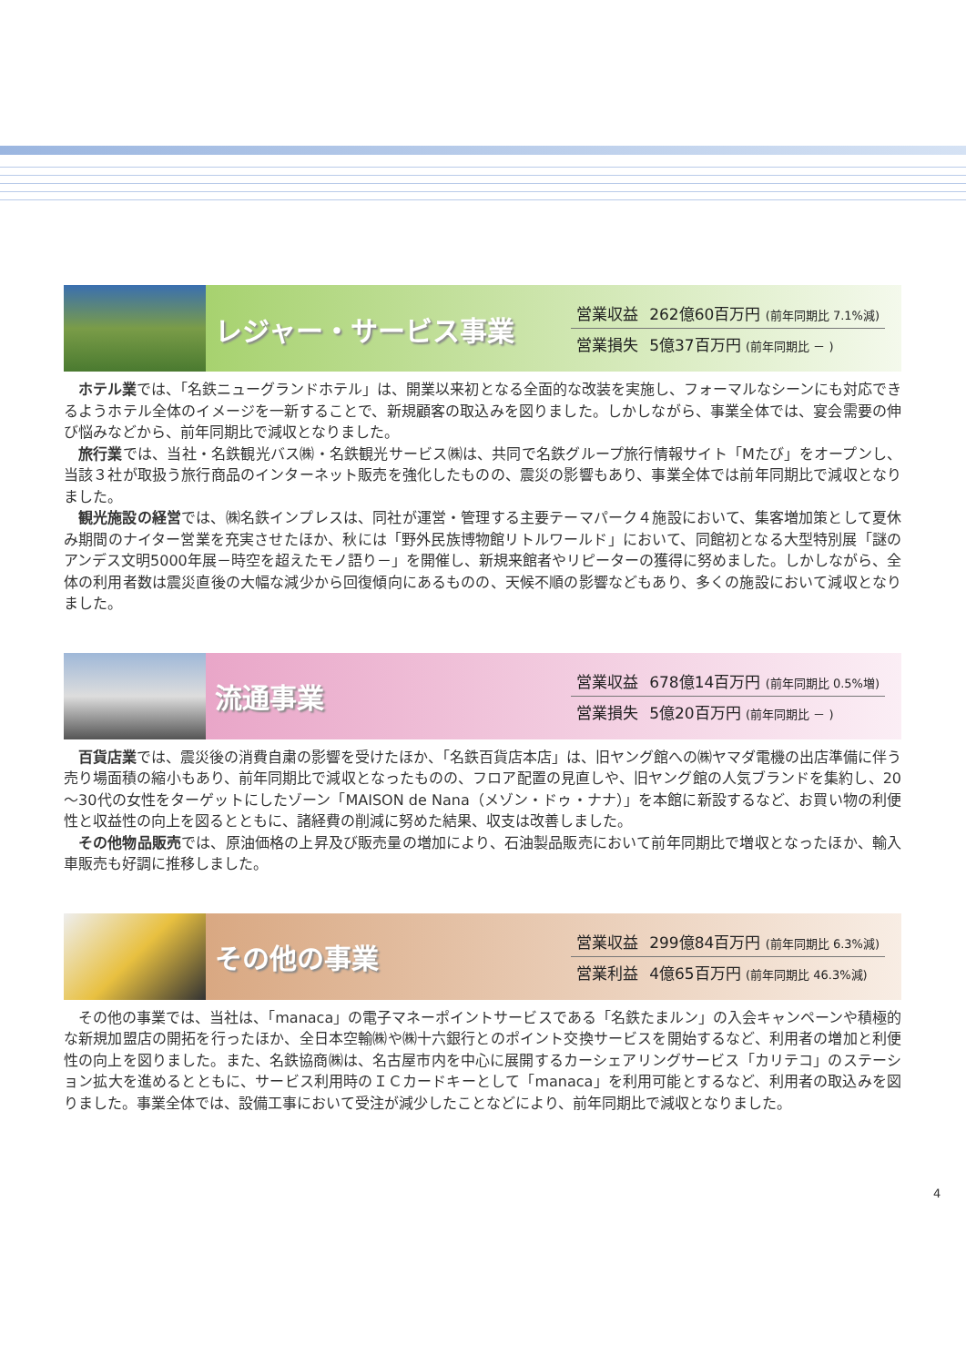レジャー・サービス事業
| 営業収益 | 262億60百万円 (前年同期比 7.1%減) |
| 営業損失 | 5億37百万円 (前年同期比 － ) |
ホテル業では、「名鉄ニューグランドホテル」は、開業以来初となる全面的な改装を実施し、フォーマルなシーンにも対応できるようホテル全体のイメージを一新することで、新規顧客の取込みを図りました。しかしながら、事業全体では、宴会需要の伸び悩みなどから、前年同期比で減収となりました。
旅行業では、当社・名鉄観光バス㈱・名鉄観光サービス㈱は、共同で名鉄グループ旅行情報サイト「Mたび」をオープンし、当該３社が取扱う旅行商品のインターネット販売を強化したものの、震災の影響もあり、事業全体では前年同期比で減収となりました。
観光施設の経営では、㈱名鉄インプレスは、同社が運営・管理する主要テーマパーク４施設において、集客増加策として夏休み期間のナイター営業を充実させたほか、秋には「野外民族博物館リトルワールド」において、同館初となる大型特別展「謎のアンデス文明5000年展－時空を超えたモノ語り－」を開催し、新規来館者やリピーターの獲得に努めました。しかしながら、全体の利用者数は震災直後の大幅な減少から回復傾向にあるものの、天候不順の影響などもあり、多くの施設において減収となりました。
流通事業
| 営業収益 | 678億14百万円 (前年同期比 0.5%増) |
| 営業損失 | 5億20百万円 (前年同期比 － ) |
百貨店業では、震災後の消費自粛の影響を受けたほか、「名鉄百貨店本店」は、旧ヤング館への㈱ヤマダ電機の出店準備に伴う売り場面積の縮小もあり、前年同期比で減収となったものの、フロア配置の見直しや、旧ヤング館の人気ブランドを集約し、20～30代の女性をターゲットにしたゾーン「MAISON de Nana（メゾン・ドゥ・ナナ）」を本館に新設するなど、お買い物の利便性と収益性の向上を図るとともに、諸経費の削減に努めた結果、収支は改善しました。
その他物品販売では、原油価格の上昇及び販売量の増加により、石油製品販売において前年同期比で増収となったほか、輸入車販売も好調に推移しました。
その他の事業
| 営業収益 | 299億84百万円 (前年同期比 6.3%減) |
| 営業利益 | 4億65百万円 (前年同期比 46.3%減) |
その他の事業では、当社は、「manaca」の電子マネーポイントサービスである「名鉄たまルン」の入会キャンペーンや積極的な新規加盟店の開拓を行ったほか、全日本空輸㈱や㈱十六銀行とのポイント交換サービスを開始するなど、利用者の増加と利便性の向上を図りました。また、名鉄協商㈱は、名古屋市内を中心に展開するカーシェアリングサービス「カリテコ」のステーション拡大を進めるとともに、サービス利用時のＩＣカードキーとして「manaca」を利用可能とするなど、利用者の取込みを図りました。事業全体では、設備工事において受注が減少したことなどにより、前年同期比で減収となりました。
4